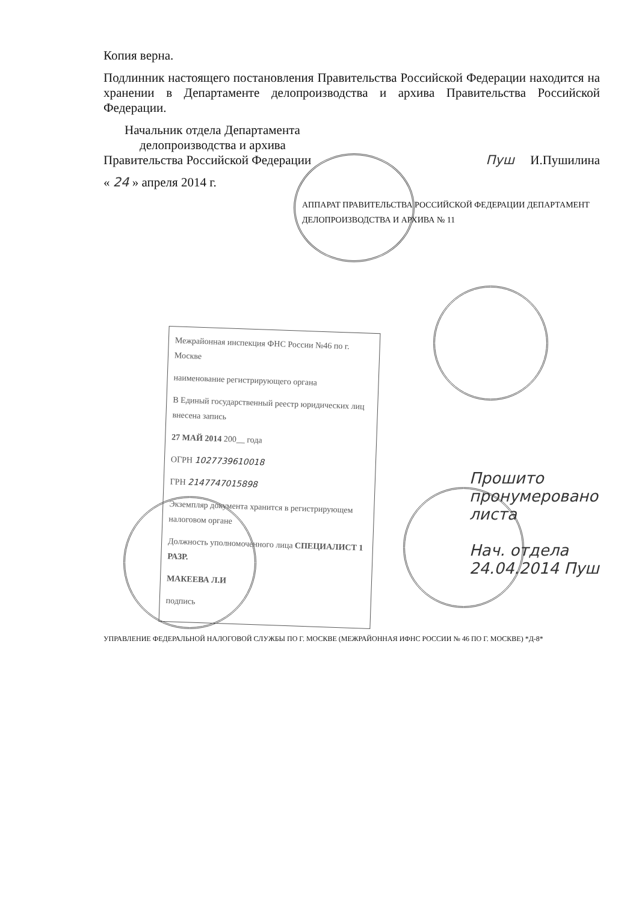Копия верна.
Подлинник настоящего постановления Правительства Российской Федерации находится на хранении в Департаменте делопроизводства и архива Правительства Российской Федерации.
Начальник отдела Департамента
делопроизводства и архива
Правительства Российской Федерации
Пуш И.Пушилина
« 24 » апреля 2014 г.
АППАРАТ ПРАВИТЕЛЬСТВА РОССИЙСКОЙ ФЕДЕРАЦИИ ДЕПАРТАМЕНТ ДЕЛОПРОИЗВОДСТВА И АРХИВА № 11
Межрайонная инспекция ФНС России №46 по г. Москве
наименование регистрирующего органа
В Единый государственный реестр юридических лиц внесена запись
27 МАЙ 2014 200__ года
ОГРН 1027739610018
ГРН 2147747015898
Экземпляр документа хранится в регистрирующем налоговом органе
Должность уполномоченного лица СПЕЦИАЛИСТ 1 РАЗР.
МАКЕЕВА Л.И
подпись
УПРАВЛЕНИЕ ФЕДЕРАЛЬНОЙ НАЛОГОВОЙ СЛУЖБЫ ПО Г. МОСКВЕ (МЕЖРАЙОННАЯ ИФНС РОССИИ № 46 ПО Г. МОСКВЕ) *Д-8*
Прошито
пронумеровано
листа
Нач. отдела
24.04.2014 Пуш